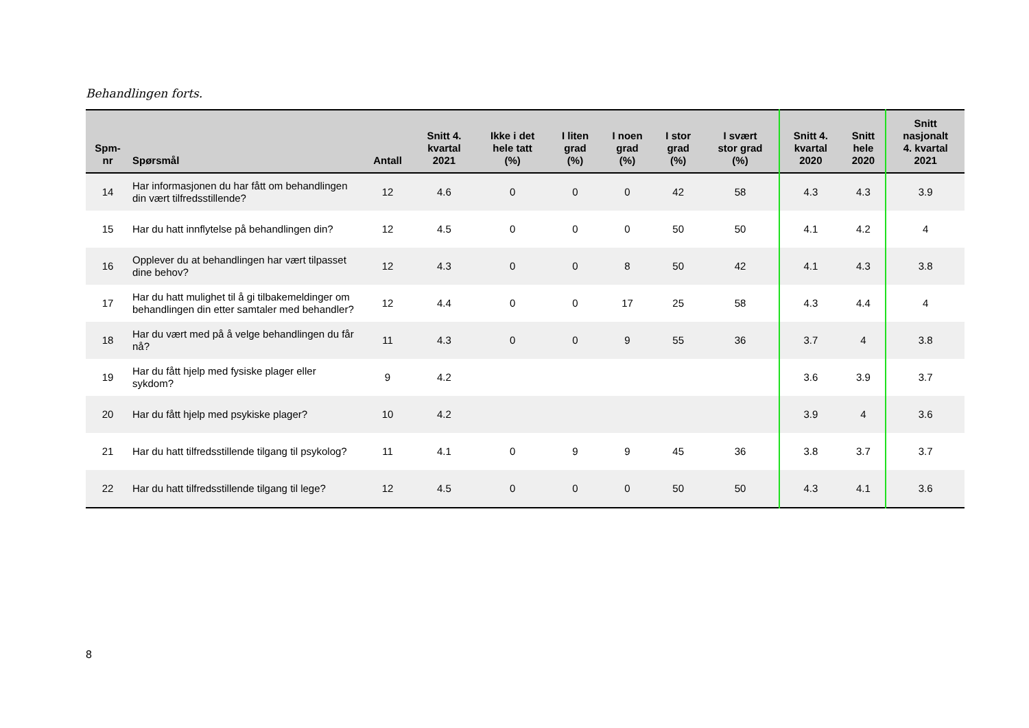Behandlingen forts.
| Spm- nr | Spørsmål | Antall | Snitt 4. kvartal 2021 | Ikke i det hele tatt (%) | I liten grad (%) | I noen grad (%) | I stor grad (%) | I svært stor grad (%) | Snitt 4. kvartal 2020 | Snitt hele 2020 | Snitt nasjonalt 4. kvartal 2021 |
| --- | --- | --- | --- | --- | --- | --- | --- | --- | --- | --- | --- |
| 14 | Har informasjonen du har fått om behandlingen din vært tilfredsstillende? | 12 | 4.6 | 0 | 0 | 0 | 42 | 58 | 4.3 | 4.3 | 3.9 |
| 15 | Har du hatt innflytelse på behandlingen din? | 12 | 4.5 | 0 | 0 | 0 | 50 | 50 | 4.1 | 4.2 | 4 |
| 16 | Opplever du at behandlingen har vært tilpasset dine behov? | 12 | 4.3 | 0 | 0 | 8 | 50 | 42 | 4.1 | 4.3 | 3.8 |
| 17 | Har du hatt mulighet til å gi tilbakemeldinger om behandlingen din etter samtaler med behandler? | 12 | 4.4 | 0 | 0 | 17 | 25 | 58 | 4.3 | 4.4 | 4 |
| 18 | Har du vært med på å velge behandlingen du får nå? | 11 | 4.3 | 0 | 0 | 9 | 55 | 36 | 3.7 | 4 | 3.8 |
| 19 | Har du fått hjelp med fysiske plager eller sykdom? | 9 | 4.2 | | | | | | 3.6 | 3.9 | 3.7 |
| 20 | Har du fått hjelp med psykiske plager? | 10 | 4.2 | | | | | | 3.9 | 4 | 3.6 |
| 21 | Har du hatt tilfredsstillende tilgang til psykolog? | 11 | 4.1 | 0 | 9 | 9 | 45 | 36 | 3.8 | 3.7 | 3.7 |
| 22 | Har du hatt tilfredsstillende tilgang til lege? | 12 | 4.5 | 0 | 0 | 0 | 50 | 50 | 4.3 | 4.1 | 3.6 |
8